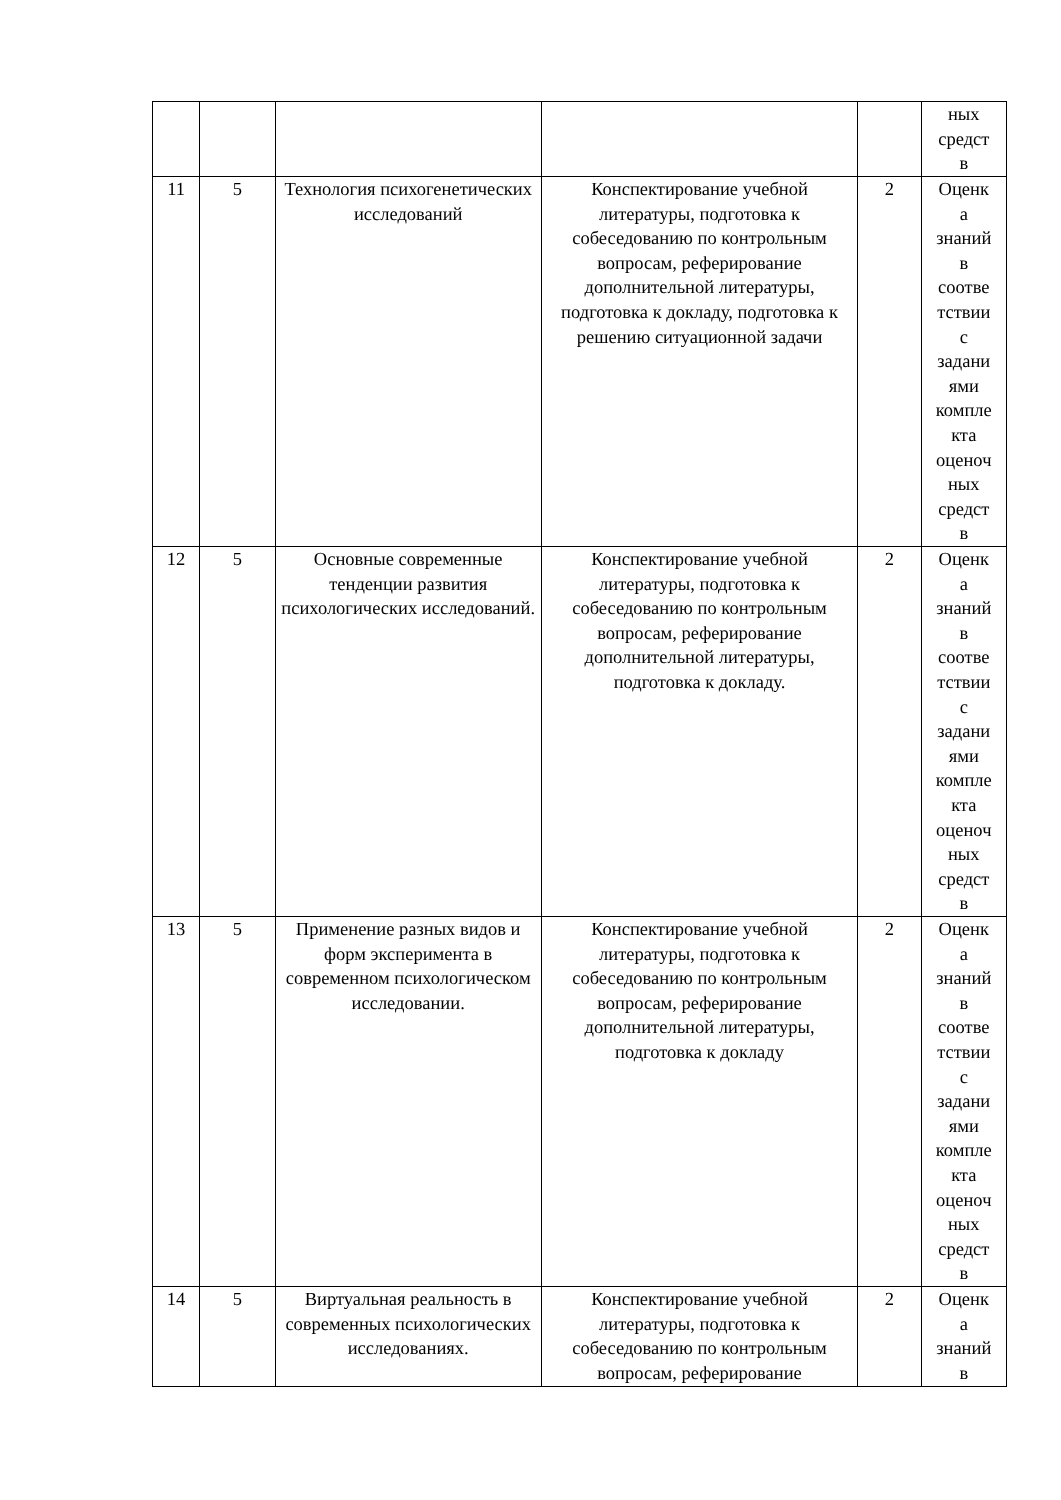| | | | | | ных средст в |
| 11 | 5 | Технология психогенетических исследований | Конспектирование учебной литературы, подготовка к собеседованию по контрольным вопросам, реферирование дополнительной литературы, подготовка к докладу, подготовка к решению ситуационной задачи | 2 | Оценк а знаний в соотве тствии с задани ями компле кта оценоч ных средст в |
| 12 | 5 | Основные современные тенденции развития психологических исследований. | Конспектирование учебной литературы, подготовка к собеседованию по контрольным вопросам, реферирование дополнительной литературы, подготовка к докладу. | 2 | Оценк а знаний в соотве тствии с задани ями компле кта оценоч ных средст в |
| 13 | 5 | Применение разных видов и форм эксперимента в современном психологическом исследовании. | Конспектирование учебной литературы, подготовка к собеседованию по контрольным вопросам, реферирование дополнительной литературы, подготовка к докладу | 2 | Оценк а знаний в соотве тствии с задани ями компле кта оценоч ных средст в |
| 14 | 5 | Виртуальная реальность в современных психологических исследованиях. | Конспектирование учебной литературы, подготовка к собеседованию по контрольным вопросам, реферирование | 2 | Оценк а знаний в |